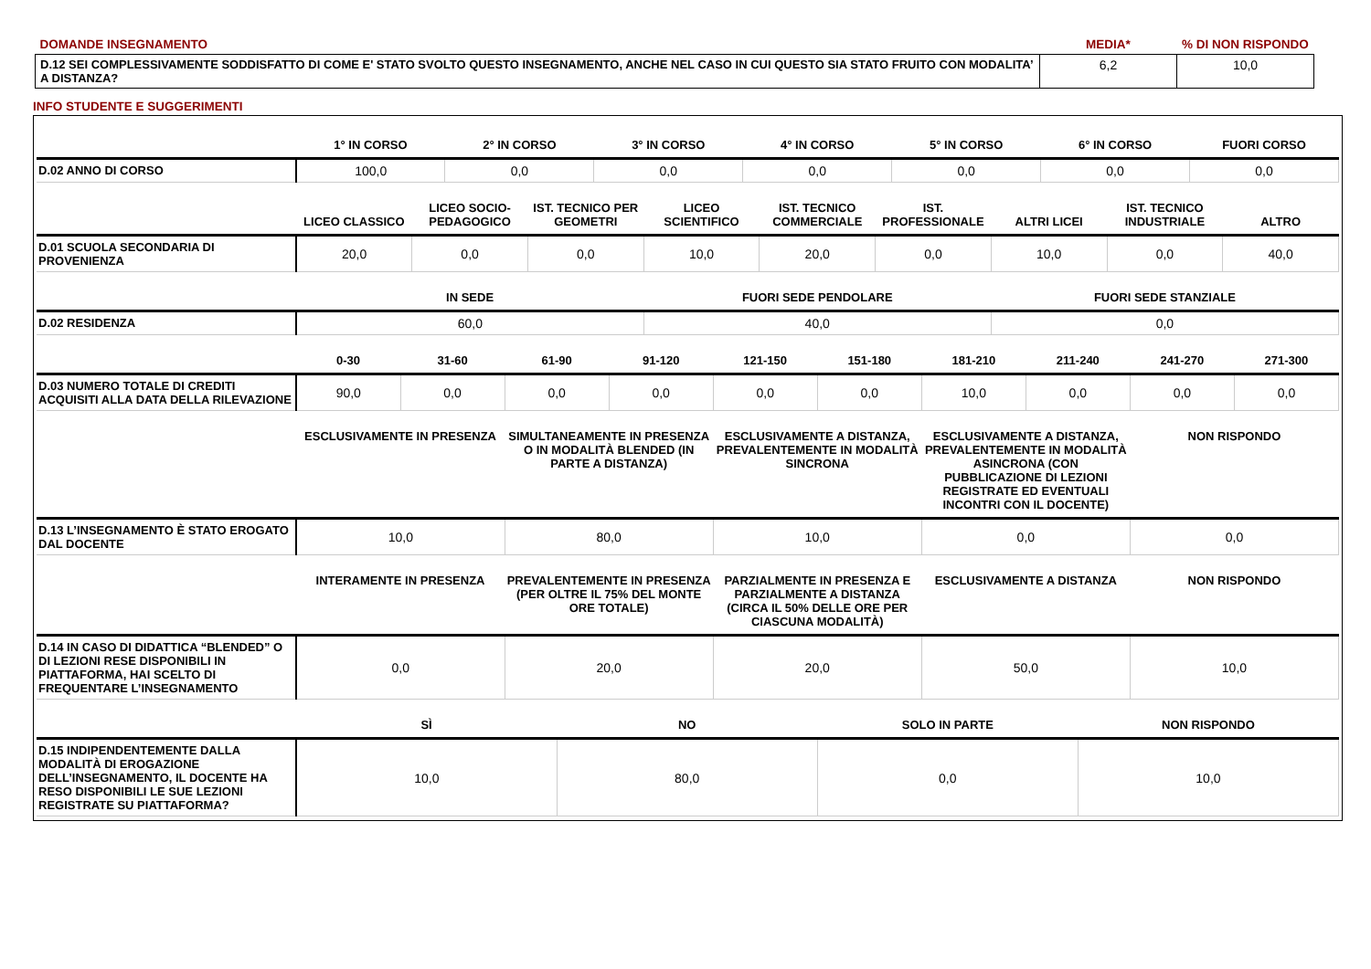| DOMANDE INSEGNAMENTO | MEDIA* | % DI NON RISPONDO |
| D.12 SEI COMPLESSIVAMENTE SODDISFATTO DI COME E' STATO SVOLTO QUESTO INSEGNAMENTO, ANCHE NEL CASO IN CUI QUESTO SIA STATO FRUITO CON MODALITA’ A DISTANZA? | 6,2 | 10,0 |
INFO STUDENTE E SUGGERIMENTI
| | 1° IN CORSO | 2° IN CORSO | 3° IN CORSO | 4° IN CORSO | 5° IN CORSO | 6° IN CORSO | FUORI CORSO |
| --- | --- | --- | --- | --- | --- | --- | --- |
| D.02 ANNO DI CORSO | 100,0 | 0,0 | 0,0 | 0,0 | 0,0 | 0,0 | 0,0 |
| | LICEO CLASSICO | LICEO SOCIO-PEDAGOGICO | IST. TECNICO PER GEOMETRI | LICEO SCIENTIFICO | IST. TECNICO COMMERCIALE | IST. PROFESSIONALE | ALTRI LICEI | IST. TECNICO INDUSTRIALE | ALTRO |
| --- | --- | --- | --- | --- | --- | --- | --- | --- | --- |
| D.01 SCUOLA SECONDARIA DI PROVENIENZA | 20,0 | 0,0 | 0,0 | 10,0 | 20,0 | 0,0 | 10,0 | 0,0 | 40,0 |
| | IN SEDE | FUORI SEDE PENDOLARE | FUORI SEDE STANZIALE |
| --- | --- | --- | --- |
| D.02 RESIDENZA | 60,0 | 40,0 | 0,0 |
| | 0-30 | 31-60 | 61-90 | 91-120 | 121-150 | 151-180 | 181-210 | 211-240 | 241-270 | 271-300 |
| --- | --- | --- | --- | --- | --- | --- | --- | --- | --- | --- |
| D.03 NUMERO TOTALE DI CREDITI ACQUISITI ALLA DATA DELLA RILEVAZIONE | 90,0 | 0,0 | 0,0 | 0,0 | 0,0 | 0,0 | 10,0 | 0,0 | 0,0 | 0,0 |
| | ESCLUSIVAMENTE IN PRESENZA | SIMULTANEAMENTE IN PRESENZA O IN MODALITÀ BLENDED (IN PARTE A DISTANZA) | ESCLUSIVAMENTE A DISTANZA, PREVALENTEMENTE IN MODALITÀ SINCRONA | ESCLUSIVAMENTE A DISTANZA, PREVALENTEMENTE IN MODALITÀ ASINCRONA (CON PUBBLICAZIONE DI LEZIONI REGISTRATE ED EVENTUALI INCONTRI CON IL DOCENTE) | NON RISPONDO |
| --- | --- | --- | --- | --- | --- |
| D.13 L’INSEGNAMENTO È STATO EROGATO DAL DOCENTE | 10,0 | 80,0 | 10,0 | 0,0 | 0,0 |
| | INTERAMENTE IN PRESENZA | PREVALENTEMENTE IN PRESENZA (PER OLTRE IL 75% DEL MONTE ORE TOTALE) | PARZIALMENTE IN PRESENZA E PARZIALMENTE A DISTANZA (CIRCA IL 50% DELLE ORE PER CIASCUNA MODALITÀ) | ESCLUSIVAMENTE A DISTANZA | NON RISPONDO |
| --- | --- | --- | --- | --- | --- |
| D.14 IN CASO DI DIDATTICA “BLENDED” O DI LEZIONI RESE DISPONIBILI IN PIATTAFORMA, HAI SCELTO DI FREQUENTARE L’INSEGNAMENTO | 0,0 | 20,0 | 20,0 | 50,0 | 10,0 |
| | SÌ | NO | SOLO IN PARTE | NON RISPONDO |
| --- | --- | --- | --- | --- |
| D.15 INDIPENDENTEMENTE DALLA MODALITÀ DI EROGAZIONE DELL’INSEGNAMENTO, IL DOCENTE HA RESO DISPONIBILI LE SUE LEZIONI REGISTRATE SU PIATTAFORMA? | 10,0 | 80,0 | 0,0 | 10,0 |